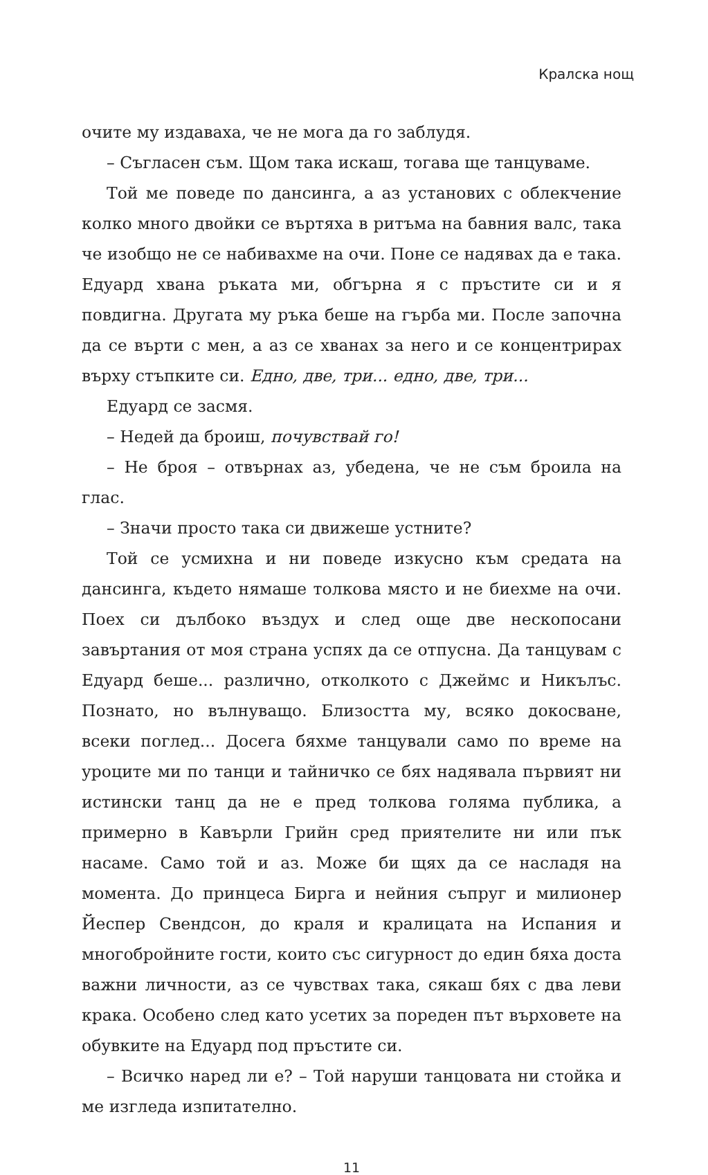Кралска нощ
очите му издаваха, че не мога да го заблудя.
– Съгласен съм. Щом така искаш, тогава ще танцуваме.
Той ме поведе по дансинга, а аз установих с облекчение колко много двойки се въртяха в ритъма на бавния валс, така че изобщо не се набивахме на очи. Поне се надявах да е така. Едуард хвана ръката ми, обгърна я с пръстите си и я повдигна. Другата му ръка беше на гърба ми. После започна да се върти с мен, а аз се хванах за него и се концентрирах върху стъпките си. Едно, две, три... едно, две, три...
Едуард се засмя.
– Недей да броиш, почувствай го!
– Не броя – отвърнах аз, убедена, че не съм броила на глас.
– Значи просто така си движеше устните?
Той се усмихна и ни поведе изкусно към средата на дансинга, където нямаше толкова място и не биехме на очи. Поех си дълбоко въздух и след още две нескопосани завъртания от моя страна успях да се отпусна. Да танцувам с Едуард беше... различно, отколкото с Джеймс и Никълъс. Познато, но вълнуващо. Близостта му, всяко докосване, всеки поглед... Досега бяхме танцували само по време на уроците ми по танци и тайничко се бях надявала първият ни истински танц да не е пред толкова голяма публика, а примерно в Кавърли Грийн сред приятелите ни или пък насаме. Само той и аз. Може би щях да се насладя на момента. До принцеса Бирга и нейния съпруг и милионер Йеспер Свендсон, до краля и кралицата на Испания и многобройните гости, които със сигурност до един бяха доста важни личности, аз се чувствах така, сякаш бях с два леви крака. Особено след като усетих за пореден път върховете на обувките на Едуард под пръстите си.
– Всичко наред ли е? – Той наруши танцовата ни стойка и ме изгледа изпитателно.
11